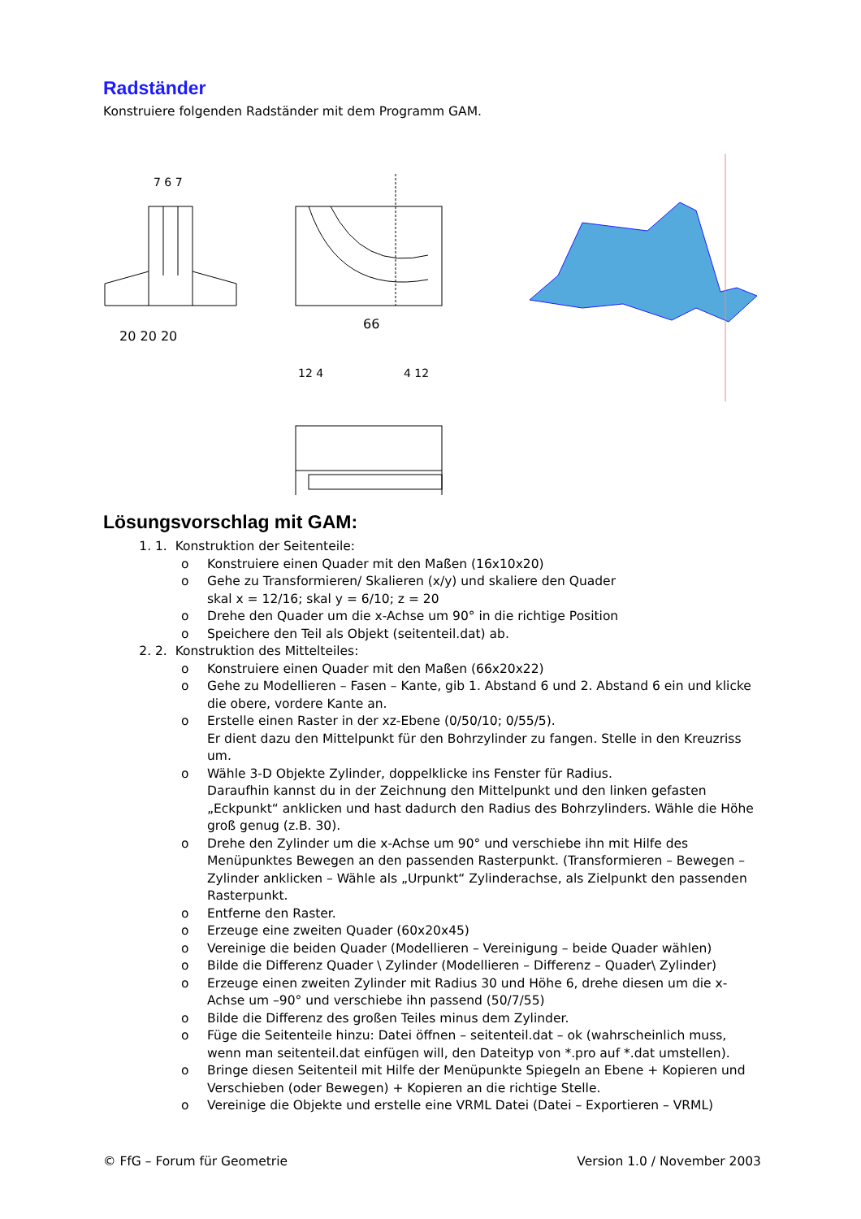Radständer
Konstruiere folgenden Radständer mit dem Programm GAM.
20 20 20
7 6 7
66
12 4
4 12
Lösungsvorschlag mit GAM:
1. 1. Konstruktion der Seitenteile:
o Konstruiere einen Quader mit den Maßen (16x10x20)
o Gehe zu Transformieren/ Skalieren (x/y) und skaliere den Quader
skal x = 12/16; skal y = 6/10; z = 20
o Drehe den Quader um die x-Achse um 90° in die richtige Position
o Speichere den Teil als Objekt (seitenteil.dat) ab.
2. 2. Konstruktion des Mittelteiles:
o Konstruiere einen Quader mit den Maßen (66x20x22)
o Gehe zu Modellieren – Fasen – Kante, gib 1. Abstand 6 und 2. Abstand 6 ein und klicke die obere, vordere Kante an.
o Erstelle einen Raster in der xz-Ebene (0/50/10; 0/55/5).
Er dient dazu den Mittelpunkt für den Bohrzylinder zu fangen. Stelle in den Kreuzriss um.
o Wähle 3-D Objekte Zylinder, doppelklicke ins Fenster für Radius.
Daraufhin kannst du in der Zeichnung den Mittelpunkt und den linken gefasten „Eckpunkt“ anklicken und hast dadurch den Radius des Bohrzylinders. Wähle die Höhe groß genug (z.B. 30).
o Drehe den Zylinder um die x-Achse um 90° und verschiebe ihn mit Hilfe des Menüpunktes Bewegen an den passenden Rasterpunkt. (Transformieren – Bewegen – Zylinder anklicken – Wähle als „Urpunkt“ Zylinderachse, als Zielpunkt den passenden Rasterpunkt.
o Entferne den Raster.
o Erzeuge eine zweiten Quader (60x20x45)
o Vereinige die beiden Quader (Modellieren – Vereinigung – beide Quader wählen)
o Bilde die Differenz Quader \ Zylinder (Modellieren – Differenz – Quader\ Zylinder)
o Erzeuge einen zweiten Zylinder mit Radius 30 und Höhe 6, drehe diesen um die x-Achse um –90° und verschiebe ihn passend (50/7/55)
o Bilde die Differenz des großen Teiles minus dem Zylinder.
o Füge die Seitenteile hinzu: Datei öffnen – seitenteil.dat – ok (wahrscheinlich muss, wenn man seitenteil.dat einfügen will, den Dateityp von *.pro auf *.dat umstellen).
o Bringe diesen Seitenteil mit Hilfe der Menüpunkte Spiegeln an Ebene + Kopieren und Verschieben (oder Bewegen) + Kopieren an die richtige Stelle.
o Vereinige die Objekte und erstelle eine VRML Datei (Datei – Exportieren – VRML)
© FfG – Forum für Geometrie Version 1.0 / November 2003